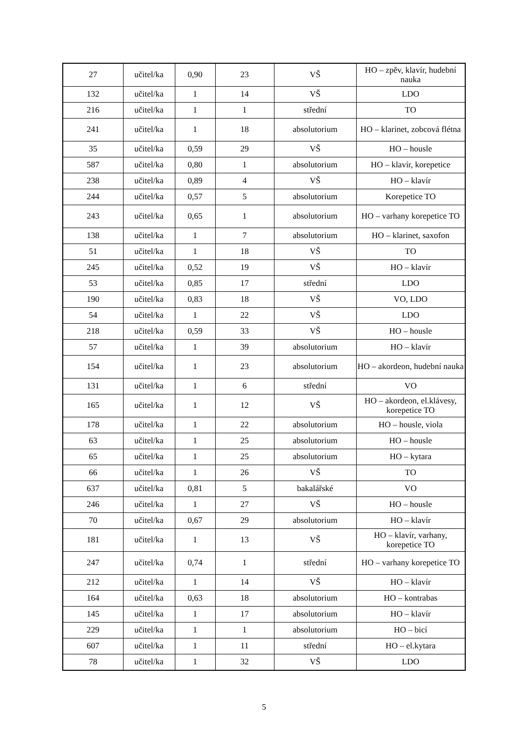| 27 | učitel/ka | 0,90 | 23 | VŠ | HO – zpěv, klavír, hudební nauka |
| 132 | učitel/ka | 1 | 14 | VŠ | LDO |
| 216 | učitel/ka | 1 | 1 | střední | TO |
| 241 | učitel/ka | 1 | 18 | absolutorium | HO – klarinet, zobcová flétna |
| 35 | učitel/ka | 0,59 | 29 | VŠ | HO – housle |
| 587 | učitel/ka | 0,80 | 1 | absolutorium | HO – klavír, korepetice |
| 238 | učitel/ka | 0,89 | 4 | VŠ | HO – klavír |
| 244 | učitel/ka | 0,57 | 5 | absolutorium | Korepetice TO |
| 243 | učitel/ka | 0,65 | 1 | absolutorium | HO – varhany korepetice TO |
| 138 | učitel/ka | 1 | 7 | absolutorium | HO – klarinet, saxofon |
| 51 | učitel/ka | 1 | 18 | VŠ | TO |
| 245 | učitel/ka | 0,52 | 19 | VŠ | HO – klavír |
| 53 | učitel/ka | 0,85 | 17 | střední | LDO |
| 190 | učitel/ka | 0,83 | 18 | VŠ | VO, LDO |
| 54 | učitel/ka | 1 | 22 | VŠ | LDO |
| 218 | učitel/ka | 0,59 | 33 | VŠ | HO – housle |
| 57 | učitel/ka | 1 | 39 | absolutorium | HO – klavír |
| 154 | učitel/ka | 1 | 23 | absolutorium | HO – akordeon, hudební nauka |
| 131 | učitel/ka | 1 | 6 | střední | VO |
| 165 | učitel/ka | 1 | 12 | VŠ | HO – akordeon, el.klávesy, korepetice TO |
| 178 | učitel/ka | 1 | 22 | absolutorium | HO – housle, viola |
| 63 | učitel/ka | 1 | 25 | absolutorium | HO – housle |
| 65 | učitel/ka | 1 | 25 | absolutorium | HO – kytara |
| 66 | učitel/ka | 1 | 26 | VŠ | TO |
| 637 | učitel/ka | 0,81 | 5 | bakalářské | VO |
| 246 | učitel/ka | 1 | 27 | VŠ | HO – housle |
| 70 | učitel/ka | 0,67 | 29 | absolutorium | HO – klavír |
| 181 | učitel/ka | 1 | 13 | VŠ | HO – klavír, varhany, korepetice TO |
| 247 | učitel/ka | 0,74 | 1 | střední | HO – varhany korepetice TO |
| 212 | učitel/ka | 1 | 14 | VŠ | HO – klavír |
| 164 | učitel/ka | 0,63 | 18 | absolutorium | HO – kontrabas |
| 145 | učitel/ka | 1 | 17 | absolutorium | HO – klavír |
| 229 | učitel/ka | 1 | 1 | absolutorium | HO – bicí |
| 607 | učitel/ka | 1 | 11 | střední | HO – el.kytara |
| 78 | učitel/ka | 1 | 32 | VŠ | LDO |
5